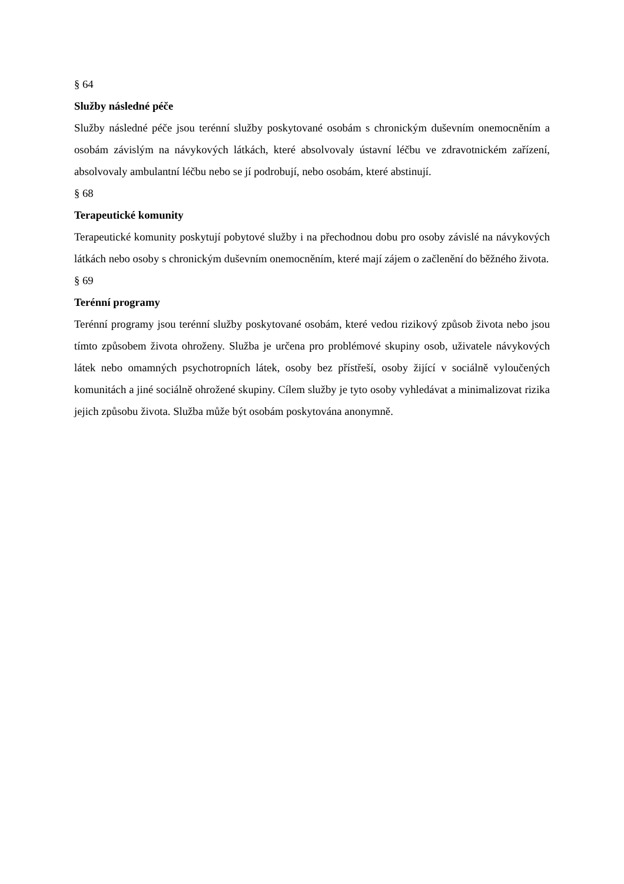§ 64
Služby následné péče
Služby následné péče jsou terénní služby poskytované osobám s chronickým duševním onemocněním a osobám závislým na návykových látkách, které absolvovaly ústavní léčbu ve zdravotnickém zařízení, absolvovaly ambulantní léčbu nebo se jí podrobují, nebo osobám, které abstinují.
§ 68
Terapeutické komunity
Terapeutické komunity poskytují pobytové služby i na přechodnou dobu pro osoby závislé na návykových látkách nebo osoby s chronickým duševním onemocněním, které mají zájem o začlenění do běžného života.
§ 69
Terénní programy
Terénní programy jsou terénní služby poskytované osobám, které vedou rizikový způsob života nebo jsou tímto způsobem života ohroženy. Služba je určena pro problémové skupiny osob, uživatele návykových látek nebo omamných psychotropních látek, osoby bez přístřeší, osoby žijící v sociálně vyloučených komunitách a jiné sociálně ohrožené skupiny. Cílem služby je tyto osoby vyhledávat a minimalizovat rizika jejich způsobu života. Služba může být osobám poskytována anonymně.